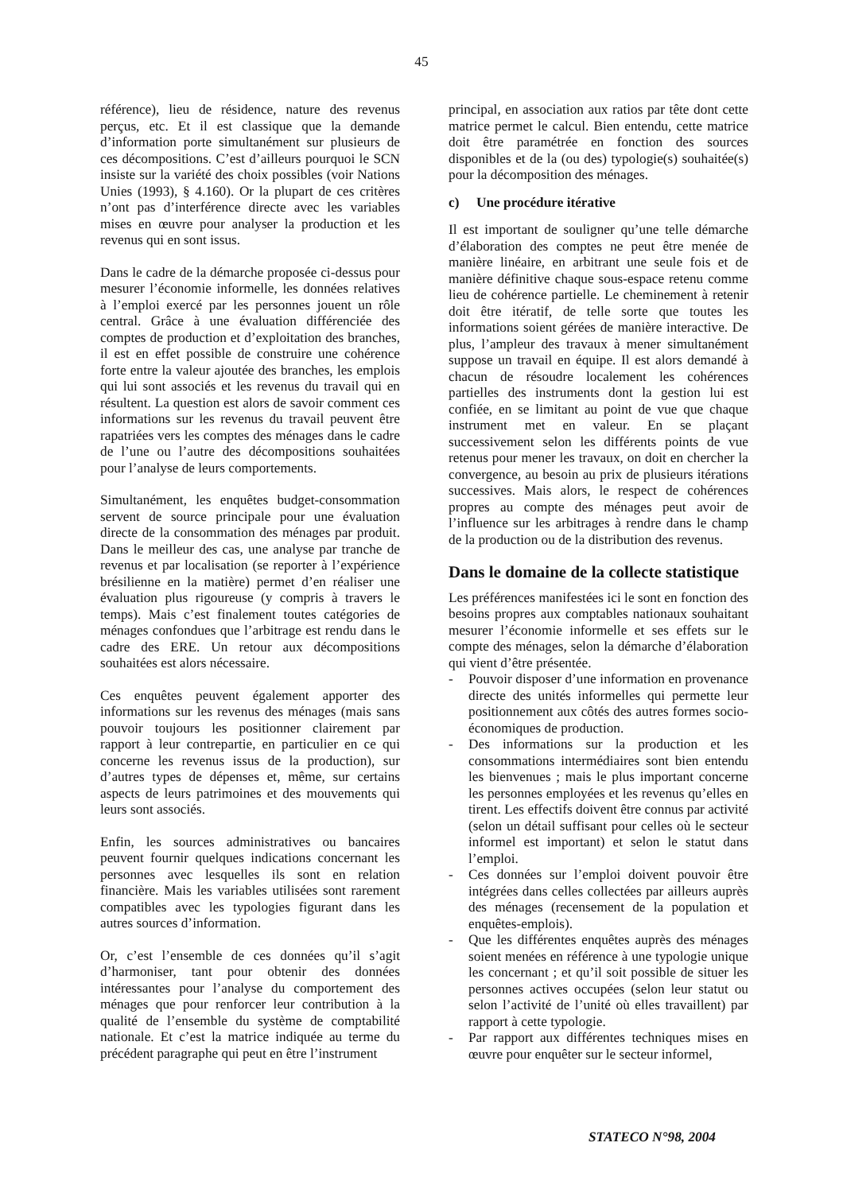45
référence), lieu de résidence, nature des revenus perçus, etc. Et il est classique que la demande d’information porte simultanément sur plusieurs de ces décompositions. C’est d’ailleurs pourquoi le SCN insiste sur la variété des choix possibles (voir Nations Unies (1993), § 4.160). Or la plupart de ces critères n’ont pas d’interférence directe avec les variables mises en œuvre pour analyser la production et les revenus qui en sont issus.
Dans le cadre de la démarche proposée ci-dessus pour mesurer l’économie informelle, les données relatives à l’emploi exercé par les personnes jouent un rôle central. Grâce à une évaluation différenciée des comptes de production et d’exploitation des branches, il est en effet possible de construire une cohérence forte entre la valeur ajoutée des branches, les emplois qui lui sont associés et les revenus du travail qui en résultent. La question est alors de savoir comment ces informations sur les revenus du travail peuvent être rapatriées vers les comptes des ménages dans le cadre de l’une ou l’autre des décompositions souhaitées pour l’analyse de leurs comportements.
Simultanément, les enquêtes budget-consommation servent de source principale pour une évaluation directe de la consommation des ménages par produit. Dans le meilleur des cas, une analyse par tranche de revenus et par localisation (se reporter à l’expérience brésilienne en la matière) permet d’en réaliser une évaluation plus rigoureuse (y compris à travers le temps). Mais c’est finalement toutes catégories de ménages confondues que l’arbitrage est rendu dans le cadre des ERE. Un retour aux décompositions souhaitées est alors nécessaire.
Ces enquêtes peuvent également apporter des informations sur les revenus des ménages (mais sans pouvoir toujours les positionner clairement par rapport à leur contrepartie, en particulier en ce qui concerne les revenus issus de la production), sur d’autres types de dépenses et, même, sur certains aspects de leurs patrimoines et des mouvements qui leurs sont associés.
Enfin, les sources administratives ou bancaires peuvent fournir quelques indications concernant les personnes avec lesquelles ils sont en relation financière. Mais les variables utilisées sont rarement compatibles avec les typologies figurant dans les autres sources d’information.
Or, c’est l’ensemble de ces données qu’il s’agit d’harmoniser, tant pour obtenir des données intéressantes pour l’analyse du comportement des ménages que pour renforcer leur contribution à la qualité de l’ensemble du système de comptabilité nationale. Et c’est la matrice indiquée au terme du précédent paragraphe qui peut en être l’instrument
principal, en association aux ratios par tête dont cette matrice permet le calcul. Bien entendu, cette matrice doit être paramétrée en fonction des sources disponibles et de la (ou des) typologie(s) souhaitée(s) pour la décomposition des ménages.
c) Une procédure itérative
Il est important de souligner qu’une telle démarche d’élaboration des comptes ne peut être menée de manière linéaire, en arbitrant une seule fois et de manière définitive chaque sous-espace retenu comme lieu de cohérence partielle. Le cheminement à retenir doit être itératif, de telle sorte que toutes les informations soient gérées de manière interactive. De plus, l’ampleur des travaux à mener simultanément suppose un travail en équipe. Il est alors demandé à chacun de résoudre localement les cohérences partielles des instruments dont la gestion lui est confiée, en se limitant au point de vue que chaque instrument met en valeur. En se plaçant successivement selon les différents points de vue retenus pour mener les travaux, on doit en chercher la convergence, au besoin au prix de plusieurs itérations successives. Mais alors, le respect de cohérences propres au compte des ménages peut avoir de l’influence sur les arbitrages à rendre dans le champ de la production ou de la distribution des revenus.
Dans le domaine de la collecte statistique
Les préférences manifestées ici le sont en fonction des besoins propres aux comptables nationaux souhaitant mesurer l’économie informelle et ses effets sur le compte des ménages, selon la démarche d’élaboration qui vient d’être présentée.
- Pouvoir disposer d’une information en provenance directe des unités informelles qui permette leur positionnement aux côtés des autres formes socio-économiques de production.
- Des informations sur la production et les consommations intermédiaires sont bien entendu les bienvenues ; mais le plus important concerne les personnes employées et les revenus qu’elles en tirent. Les effectifs doivent être connus par activité (selon un détail suffisant pour celles où le secteur informel est important) et selon le statut dans l’emploi.
- Ces données sur l’emploi doivent pouvoir être intégrées dans celles collectées par ailleurs auprès des ménages (recensement de la population et enquêtes-emplois).
- Que les différentes enquêtes auprès des ménages soient menées en référence à une typologie unique les concernant ; et qu’il soit possible de situer les personnes actives occupées (selon leur statut ou selon l’activité de l’unité où elles travaillent) par rapport à cette typologie.
- Par rapport aux différentes techniques mises en œuvre pour enquêter sur le secteur informel,
STATECO N°98, 2004